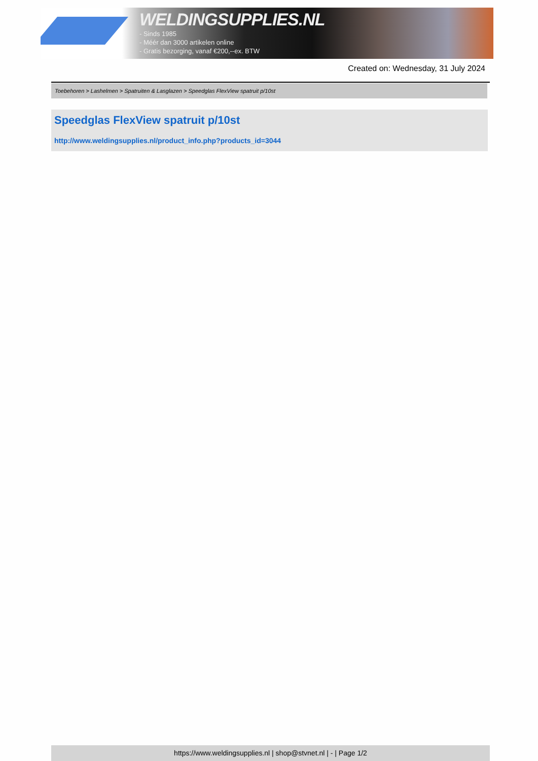WELDINGSUPPLIES.NL
- Sinds 1985
- Méér dan 3000 artikelen online
- Gratis bezorging, vanaf €200,--ex. BTW
Created on: Wednesday, 31 July 2024
Toebehoren > Lashelmen > Spatruiten & Lasglazen > Speedglas FlexView spatruit p/10st
Speedglas FlexView spatruit p/10st
http://www.weldingsupplies.nl/product_info.php?products_id=3044
https://www.weldingsupplies.nl | shop@stvnet.nl | - | Page 1/2